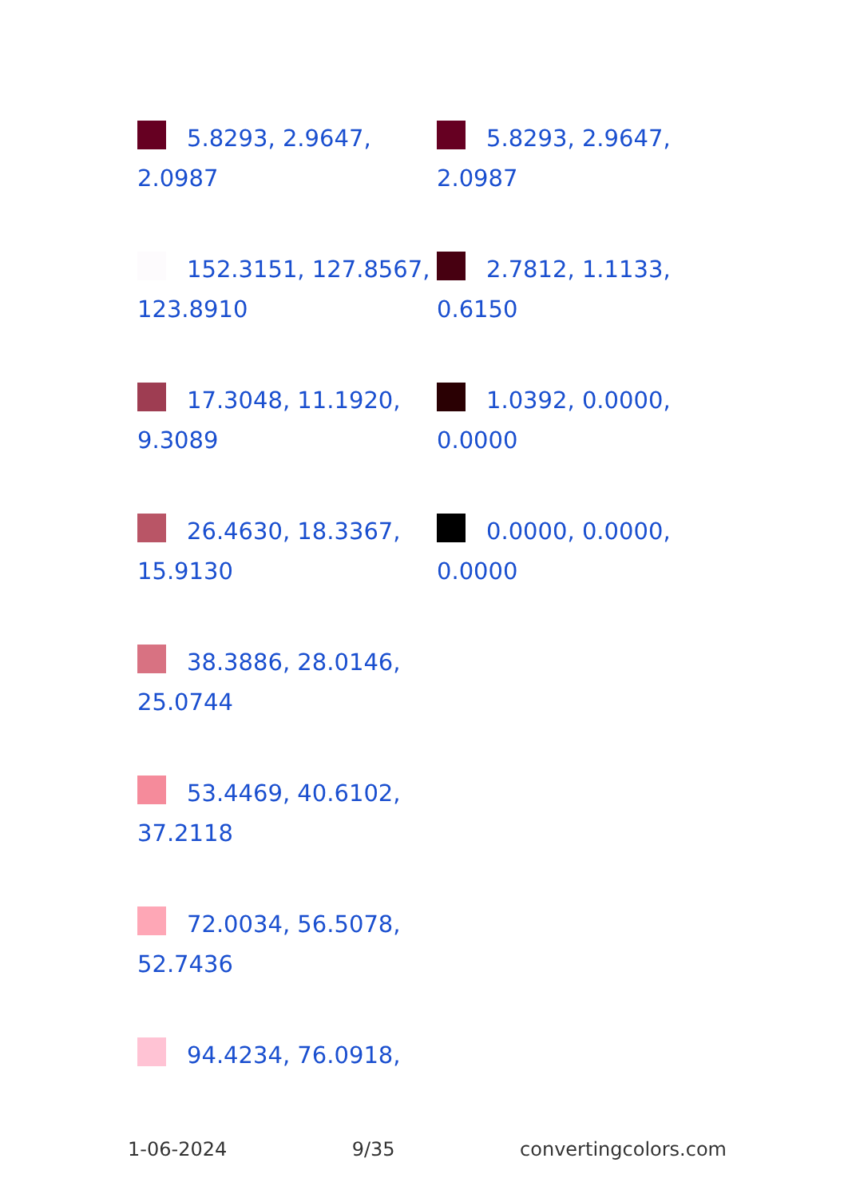5.8293, 2.9647, 2.0987
152.3151, 127.8567, 123.8910
17.3048, 11.1920, 9.3089
26.4630, 18.3367, 15.9130
38.3886, 28.0146, 25.0744
53.4469, 40.6102, 37.2118
72.0034, 56.5078, 52.7436
94.4234, 76.0918,
5.8293, 2.9647, 2.0987
2.7812, 1.1133, 0.6150
1.0392, 0.0000, 0.0000
0.0000, 0.0000, 0.0000
1-06-2024 9/35 convertingcolors.com